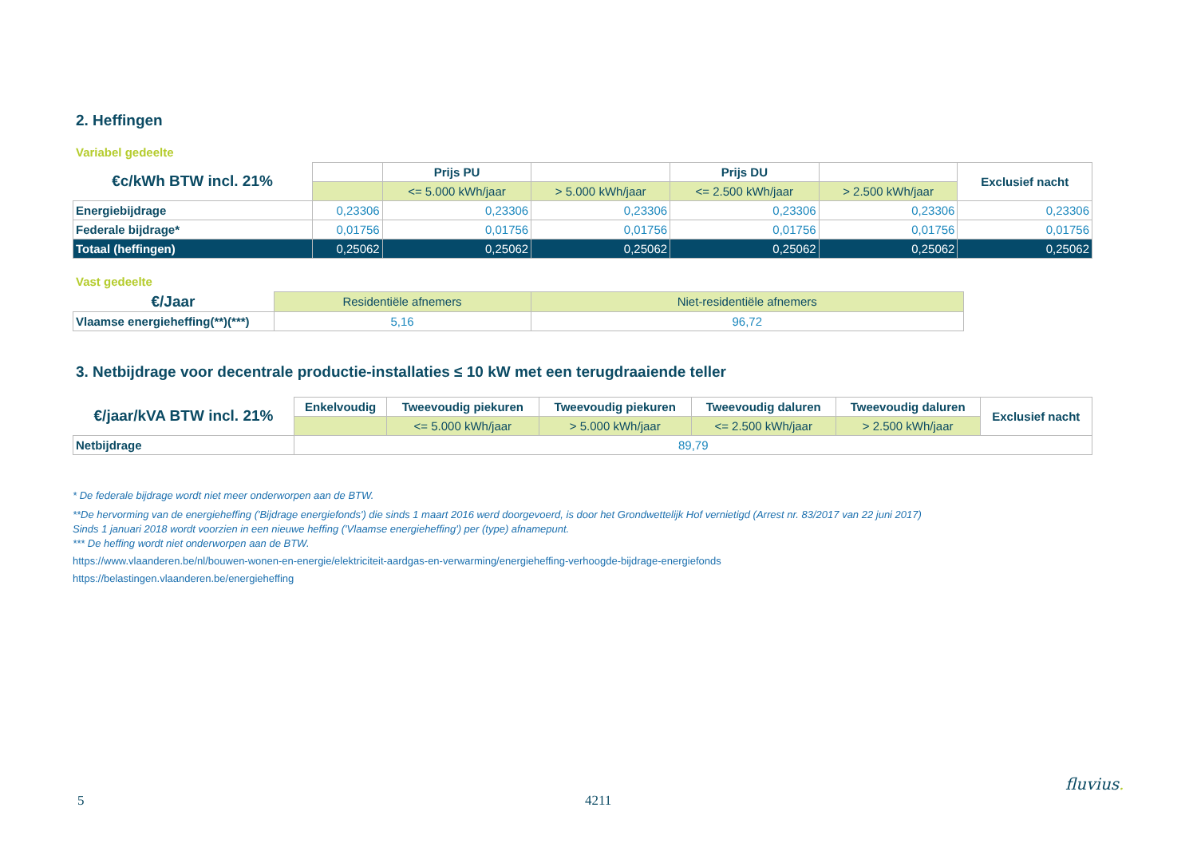2. Heffingen
Variabel gedeelte
| €c/kWh BTW incl. 21% | | Prijs PU | | Prijs DU | | Exclusief nacht |
| | | <= 5.000 kWh/jaar | > 5.000 kWh/jaar | <= 2.500 kWh/jaar | > 2.500 kWh/jaar | |
| Energiebijdrage | 0,23306 | 0,23306 | 0,23306 | 0,23306 | 0,23306 | 0,23306 |
| Federale bijdrage* | 0,01756 | 0,01756 | 0,01756 | 0,01756 | 0,01756 | 0,01756 |
| Totaal (heffingen) | 0,25062 | 0,25062 | 0,25062 | 0,25062 | 0,25062 | 0,25062 |
Vast gedeelte
| €/Jaar | Residentiële afnemers | Niet-residentiële afnemers |
| Vlaamse energieheffing(**)(***) | 5,16 | 96,72 |
3. Netbijdrage voor decentrale productie-installaties ≤ 10 kW met een terugdraaiende teller
| €/jaar/kVA BTW incl. 21% | Enkelvoudig | Tweevoudig piekuren | Tweevoudig piekuren | Tweevoudig daluren | Tweevoudig daluren | Exclusief nacht |
| | | <= 5.000 kWh/jaar | > 5.000 kWh/jaar | <= 2.500 kWh/jaar | > 2.500 kWh/jaar | |
| Netbijdrage | 89,79 | | | | | |
* De federale bijdrage wordt niet meer onderworpen aan de BTW.
**De hervorming van de energieheffing ('Bijdrage energiefonds') die sinds 1 maart 2016 werd doorgevoerd, is door het Grondwettelijk Hof vernietigd (Arrest nr. 83/2017 van 22 juni 2017)
Sinds 1 januari 2018 wordt voorzien in een nieuwe heffing ('Vlaamse energieheffing') per (type) afnamepunt.
*** De heffing wordt niet onderworpen aan de BTW.
https://www.vlaanderen.be/nl/bouwen-wonen-en-energie/elektriciteit-aardgas-en-verwarming/energieheffing-verhoogde-bijdrage-energiefonds
https://belastingen.vlaanderen.be/energieheffing
5 4211
fluvius.